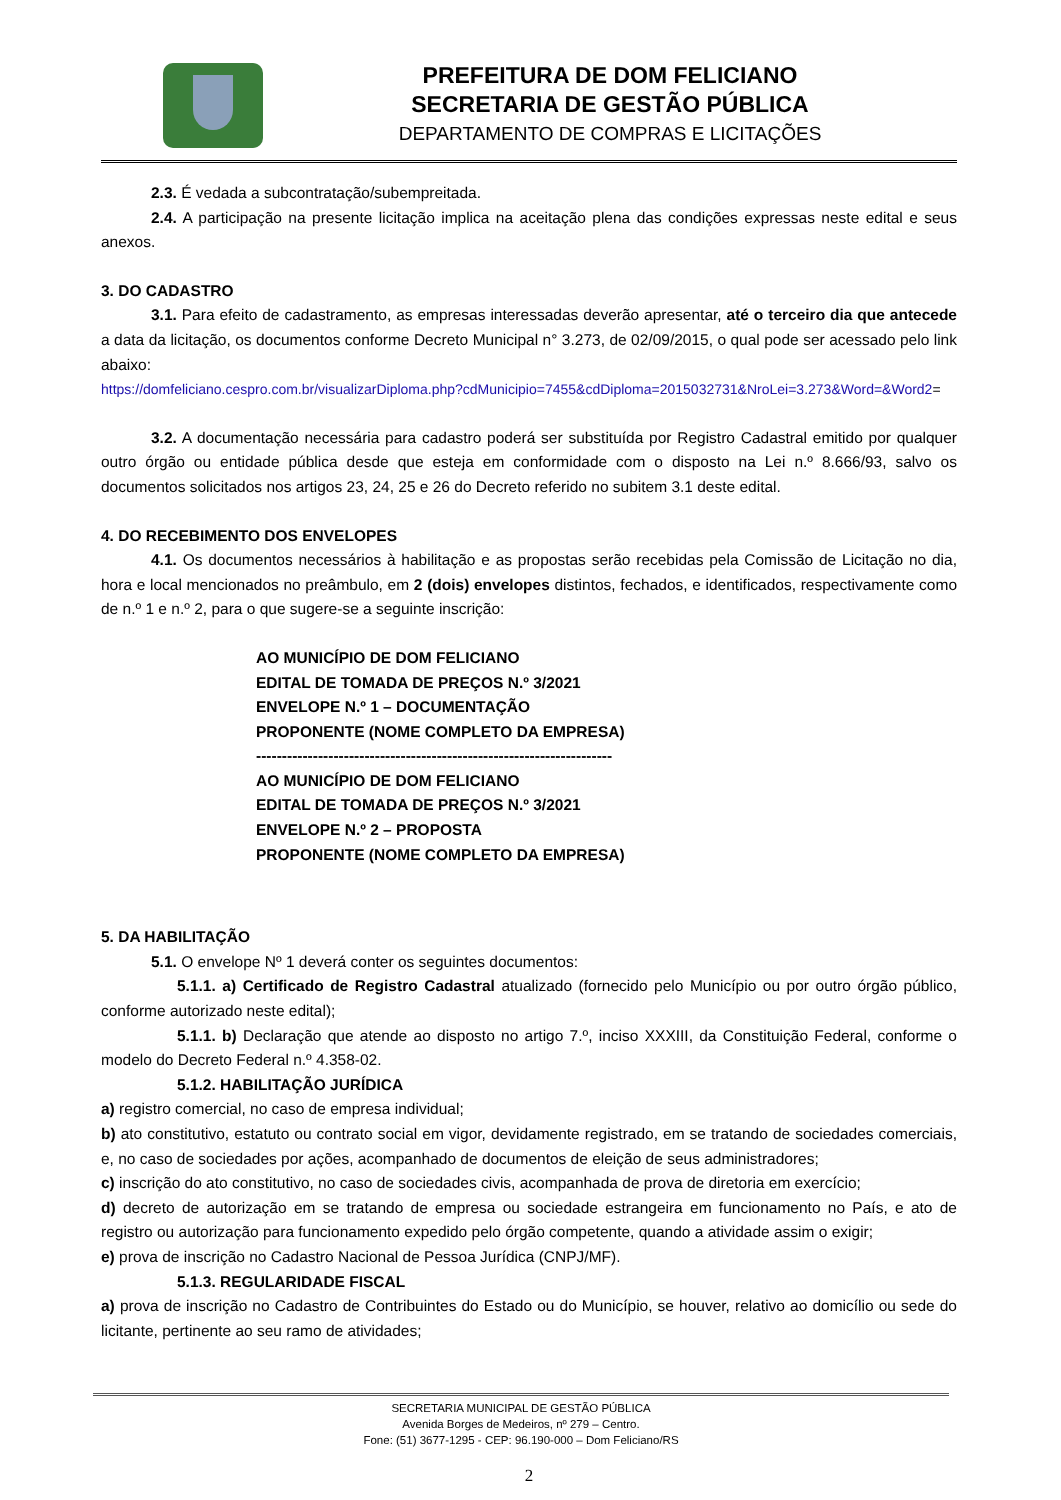PREFEITURA DE DOM FELICIANO
SECRETARIA DE GESTÃO PÚBLICA
DEPARTAMENTO DE COMPRAS E LICITAÇÕES
2.3. É vedada a subcontratação/subempreitada.
2.4. A participação na presente licitação implica na aceitação plena das condições expressas neste edital e seus anexos.
3. DO CADASTRO
3.1. Para efeito de cadastramento, as empresas interessadas deverão apresentar, até o terceiro dia que antecede a data da licitação, os documentos conforme Decreto Municipal n° 3.273, de 02/09/2015, o qual pode ser acessado pelo link abaixo:
https://domfeliciano.cespro.com.br/visualizarDiploma.php?cdMunicipio=7455&cdDiploma=2015032731&NroLei=3.273&Word=&Word2=
3.2. A documentação necessária para cadastro poderá ser substituída por Registro Cadastral emitido por qualquer outro órgão ou entidade pública desde que esteja em conformidade com o disposto na Lei n.º 8.666/93, salvo os documentos solicitados nos artigos 23, 24, 25 e 26 do Decreto referido no subitem 3.1 deste edital.
4. DO RECEBIMENTO DOS ENVELOPES
4.1. Os documentos necessários à habilitação e as propostas serão recebidas pela Comissão de Licitação no dia, hora e local mencionados no preâmbulo, em 2 (dois) envelopes distintos, fechados, e identificados, respectivamente como de n.º 1 e n.º 2, para o que sugere-se a seguinte inscrição:
AO MUNICÍPIO DE DOM FELICIANO
EDITAL DE TOMADA DE PREÇOS N.º 3/2021
ENVELOPE N.º 1 – DOCUMENTAÇÃO
PROPONENTE (NOME COMPLETO DA EMPRESA)
---------------------------------------------------------------------
AO MUNICÍPIO DE DOM FELICIANO
EDITAL DE TOMADA DE PREÇOS N.º 3/2021
ENVELOPE N.º 2 – PROPOSTA
PROPONENTE (NOME COMPLETO DA EMPRESA)
5. DA HABILITAÇÃO
5.1. O envelope Nº 1 deverá conter os seguintes documentos:
5.1.1. a) Certificado de Registro Cadastral atualizado (fornecido pelo Município ou por outro órgão público, conforme autorizado neste edital);
5.1.1. b) Declaração que atende ao disposto no artigo 7.º, inciso XXXIII, da Constituição Federal, conforme o modelo do Decreto Federal n.º 4.358-02.
5.1.2. HABILITAÇÃO JURÍDICA
a) registro comercial, no caso de empresa individual;
b) ato constitutivo, estatuto ou contrato social em vigor, devidamente registrado, em se tratando de sociedades comerciais, e, no caso de sociedades por ações, acompanhado de documentos de eleição de seus administradores;
c) inscrição do ato constitutivo, no caso de sociedades civis, acompanhada de prova de diretoria em exercício;
d) decreto de autorização em se tratando de empresa ou sociedade estrangeira em funcionamento no País, e ato de registro ou autorização para funcionamento expedido pelo órgão competente, quando a atividade assim o exigir;
e) prova de inscrição no Cadastro Nacional de Pessoa Jurídica (CNPJ/MF).
5.1.3. REGULARIDADE FISCAL
a) prova de inscrição no Cadastro de Contribuintes do Estado ou do Município, se houver, relativo ao domicílio ou sede do licitante, pertinente ao seu ramo de atividades;
SECRETARIA MUNICIPAL DE GESTÃO PÚBLICA
Avenida Borges de Medeiros, nº 279 – Centro.
Fone: (51) 3677-1295 - CEP: 96.190-000 – Dom Feliciano/RS
2